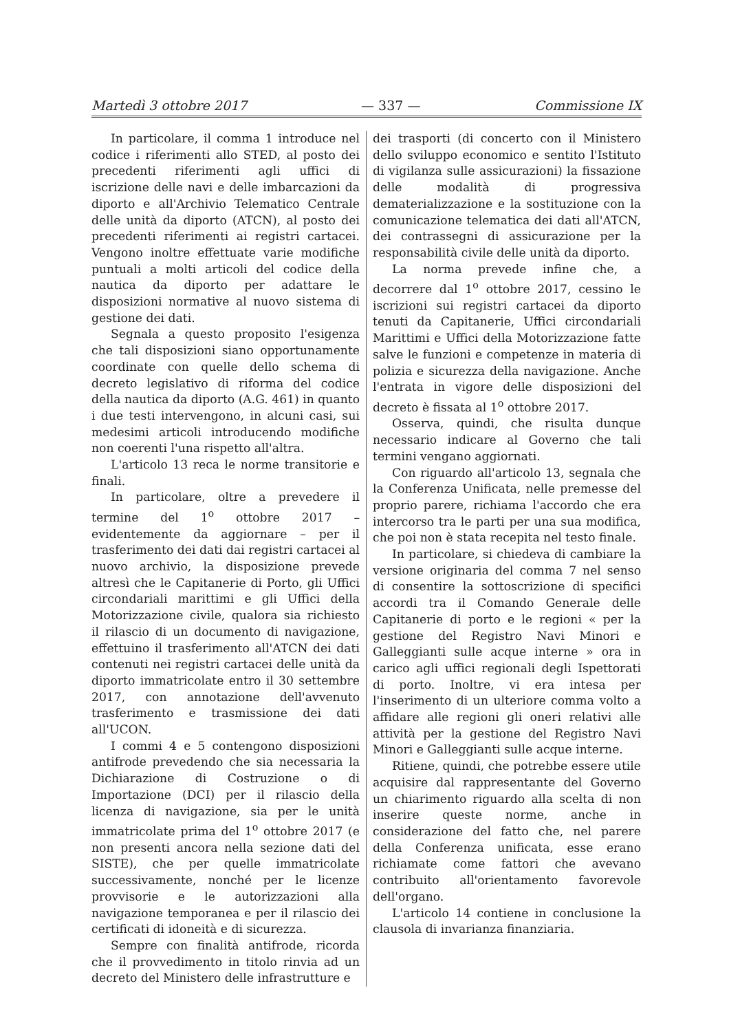Martedì 3 ottobre 2017 — 337 — Commissione IX
In particolare, il comma 1 introduce nel codice i riferimenti allo STED, al posto dei precedenti riferimenti agli uffici di iscrizione delle navi e delle imbarcazioni da diporto e all'Archivio Telematico Centrale delle unità da diporto (ATCN), al posto dei precedenti riferimenti ai registri cartacei. Vengono inoltre effettuate varie modifiche puntuali a molti articoli del codice della nautica da diporto per adattare le disposizioni normative al nuovo sistema di gestione dei dati.
Segnala a questo proposito l'esigenza che tali disposizioni siano opportunamente coordinate con quelle dello schema di decreto legislativo di riforma del codice della nautica da diporto (A.G. 461) in quanto i due testi intervengono, in alcuni casi, sui medesimi articoli introducendo modifiche non coerenti l'una rispetto all'altra.
L'articolo 13 reca le norme transitorie e finali.
In particolare, oltre a prevedere il termine del 1<sup>o</sup> ottobre 2017 – evidentemente da aggiornare – per il trasferimento dei dati dai registri cartacei al nuovo archivio, la disposizione prevede altresì che le Capitanerie di Porto, gli Uffici circondariali marittimi e gli Uffici della Motorizzazione civile, qualora sia richiesto il rilascio di un documento di navigazione, effettuino il trasferimento all'ATCN dei dati contenuti nei registri cartacei delle unità da diporto immatricolate entro il 30 settembre 2017, con annotazione dell'avvenuto trasferimento e trasmissione dei dati all'UCON.
I commi 4 e 5 contengono disposizioni antifrode prevedendo che sia necessaria la Dichiarazione di Costruzione o di Importazione (DCI) per il rilascio della licenza di navigazione, sia per le unità immatricolate prima del 1<sup>o</sup> ottobre 2017 (e non presenti ancora nella sezione dati del SISTE), che per quelle immatricolate successivamente, nonché per le licenze provvisorie e le autorizzazioni alla navigazione temporanea e per il rilascio dei certificati di idoneità e di sicurezza.
Sempre con finalità antifrode, ricorda che il provvedimento in titolo rinvia ad un decreto del Ministero delle infrastrutture e
dei trasporti (di concerto con il Ministero dello sviluppo economico e sentito l'Istituto di vigilanza sulle assicurazioni) la fissazione delle modalità di progressiva dematerializzazione e la sostituzione con la comunicazione telematica dei dati all'ATCN, dei contrassegni di assicurazione per la responsabilità civile delle unità da diporto.
La norma prevede infine che, a decorrere dal 1<sup>o</sup> ottobre 2017, cessino le iscrizioni sui registri cartacei da diporto tenuti da Capitanerie, Uffici circondariali Marittimi e Uffici della Motorizzazione fatte salve le funzioni e competenze in materia di polizia e sicurezza della navigazione. Anche l'entrata in vigore delle disposizioni del decreto è fissata al 1<sup>o</sup> ottobre 2017.
Osserva, quindi, che risulta dunque necessario indicare al Governo che tali termini vengano aggiornati.
Con riguardo all'articolo 13, segnala che la Conferenza Unificata, nelle premesse del proprio parere, richiama l'accordo che era intercorso tra le parti per una sua modifica, che poi non è stata recepita nel testo finale.
In particolare, si chiedeva di cambiare la versione originaria del comma 7 nel senso di consentire la sottoscrizione di specifici accordi tra il Comando Generale delle Capitanerie di porto e le regioni « per la gestione del Registro Navi Minori e Galleggianti sulle acque interne » ora in carico agli uffici regionali degli Ispettorati di porto. Inoltre, vi era intesa per l'inserimento di un ulteriore comma volto a affidare alle regioni gli oneri relativi alle attività per la gestione del Registro Navi Minori e Galleggianti sulle acque interne.
Ritiene, quindi, che potrebbe essere utile acquisire dal rappresentante del Governo un chiarimento riguardo alla scelta di non inserire queste norme, anche in considerazione del fatto che, nel parere della Conferenza unificata, esse erano richiamate come fattori che avevano contribuito all'orientamento favorevole dell'organo.
L'articolo 14 contiene in conclusione la clausola di invarianza finanziaria.